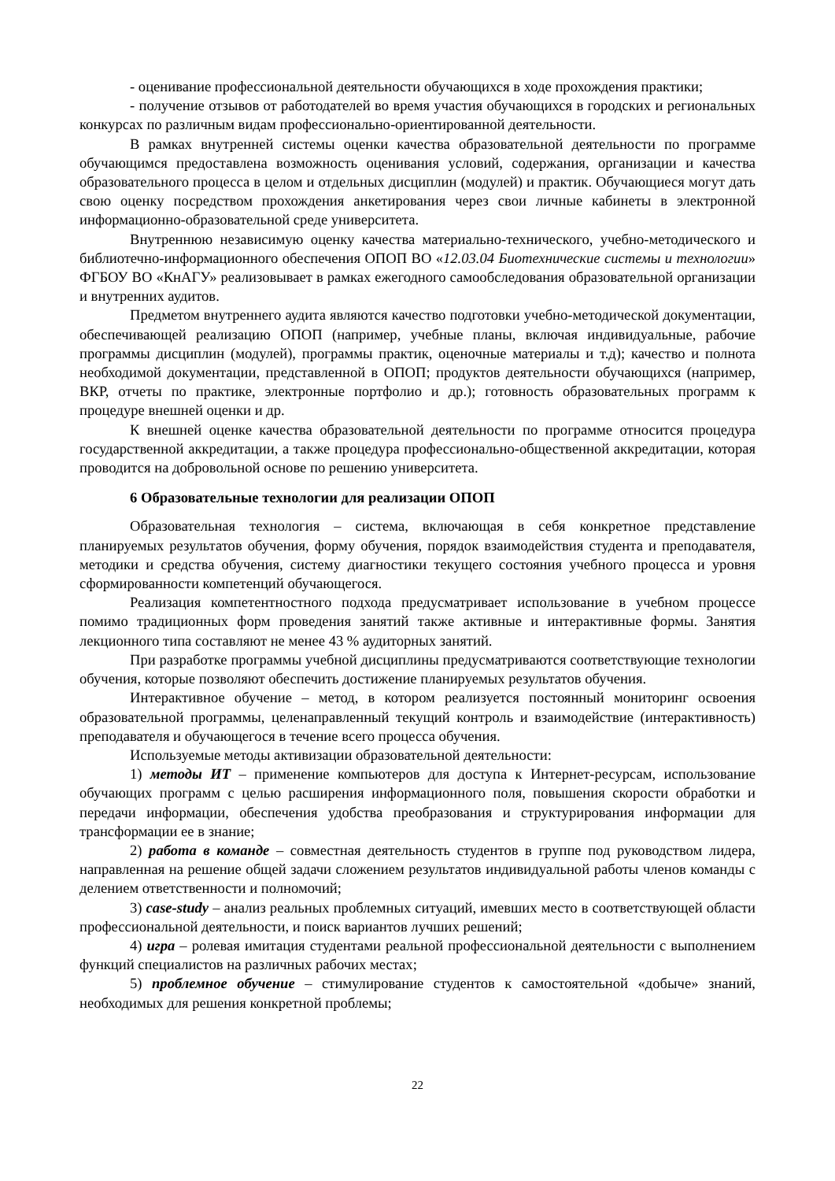- оценивание профессиональной деятельности обучающихся в ходе прохождения практики;
- получение отзывов от работодателей во время участия обучающихся в городских и региональных конкурсах по различным видам профессионально-ориентированной деятельности.
В рамках внутренней системы оценки качества образовательной деятельности по программе обучающимся предоставлена возможность оценивания условий, содержания, организации и качества образовательного процесса в целом и отдельных дисциплин (модулей) и практик. Обучающиеся могут дать свою оценку посредством прохождения анкетирования через свои личные кабинеты в электронной информационно-образовательной среде университета.
Внутреннюю независимую оценку качества материально-технического, учебно-методического и библиотечно-информационного обеспечения ОПОП ВО «12.03.04 Биотехнические системы и технологии» ФГБОУ ВО «КнАГУ» реализовывает в рамках ежегодного самообследования образовательной организации и внутренних аудитов.
Предметом внутреннего аудита являются качество подготовки учебно-методической документации, обеспечивающей реализацию ОПОП (например, учебные планы, включая индивидуальные, рабочие программы дисциплин (модулей), программы практик, оценочные материалы и т.д); качество и полнота необходимой документации, представленной в ОПОП; продуктов деятельности обучающихся (например, ВКР, отчеты по практике, электронные портфолио и др.); готовность образовательных программ к процедуре внешней оценки и др.
К внешней оценке качества образовательной деятельности по программе относится процедура государственной аккредитации, а также процедура профессионально-общественной аккредитации, которая проводится на добровольной основе по решению университета.
6 Образовательные технологии для реализации ОПОП
Образовательная технология – система, включающая в себя конкретное представление планируемых результатов обучения, форму обучения, порядок взаимодействия студента и преподавателя, методики и средства обучения, систему диагностики текущего состояния учебного процесса и уровня сформированности компетенций обучающегося.
Реализация компетентностного подхода предусматривает использование в учебном процессе помимо традиционных форм проведения занятий также активные и интерактивные формы. Занятия лекционного типа составляют не менее 43 % аудиторных занятий.
При разработке программы учебной дисциплины предусматриваются соответствующие технологии обучения, которые позволяют обеспечить достижение планируемых результатов обучения.
Интерактивное обучение – метод, в котором реализуется постоянный мониторинг освоения образовательной программы, целенаправленный текущий контроль и взаимодействие (интерактивность) преподавателя и обучающегося в течение всего процесса обучения.
Используемые методы активизации образовательной деятельности:
1) методы ИТ – применение компьютеров для доступа к Интернет-ресурсам, использование обучающих программ с целью расширения информационного поля, повышения скорости обработки и передачи информации, обеспечения удобства преобразования и структурирования информации для трансформации ее в знание;
2) работа в команде – совместная деятельность студентов в группе под руководством лидера, направленная на решение общей задачи сложением результатов индивидуальной работы членов команды с делением ответственности и полномочий;
3) case-study – анализ реальных проблемных ситуаций, имевших место в соответствующей области профессиональной деятельности, и поиск вариантов лучших решений;
4) игра – ролевая имитация студентами реальной профессиональной деятельности с выполнением функций специалистов на различных рабочих местах;
5) проблемное обучение – стимулирование студентов к самостоятельной «добыче» знаний, необходимых для решения конкретной проблемы;
22